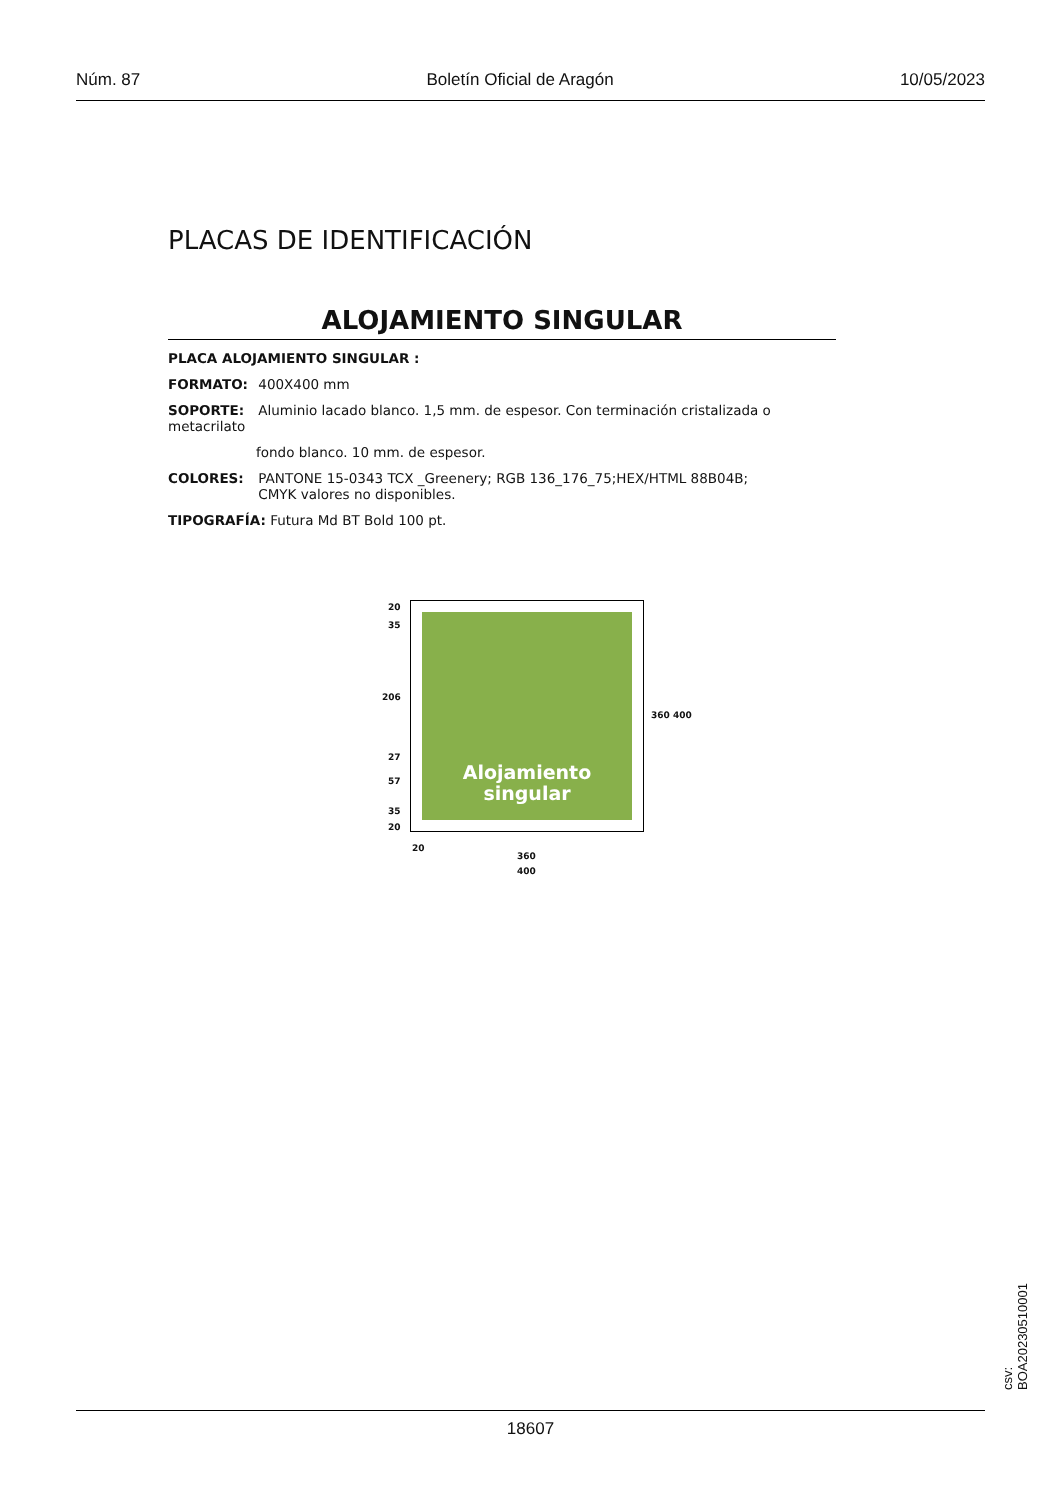Núm. 87 Boletín Oficial de Aragón 10/05/2023
PLACAS DE IDENTIFICACIÓN
ALOJAMIENTO SINGULAR
PLACA ALOJAMIENTO SINGULAR :
FORMATO: 400X400 mm
SOPORTE: Aluminio lacado blanco. 1,5 mm. de espesor. Con terminación cristalizada o metacrilato
fondo blanco. 10 mm. de espesor.
COLORES: PANTONE 15-0343 TCX _Greenery; RGB 136_176_75;HEX/HTML 88B04B;
CMYK valores no disponibles.
TIPOGRAFÍA: Futura Md BT Bold 100 pt.
20
35
206
27
57
35
20
Alojamiento
singular
360 400
20
360
400
csv: BOA20230510001
18607